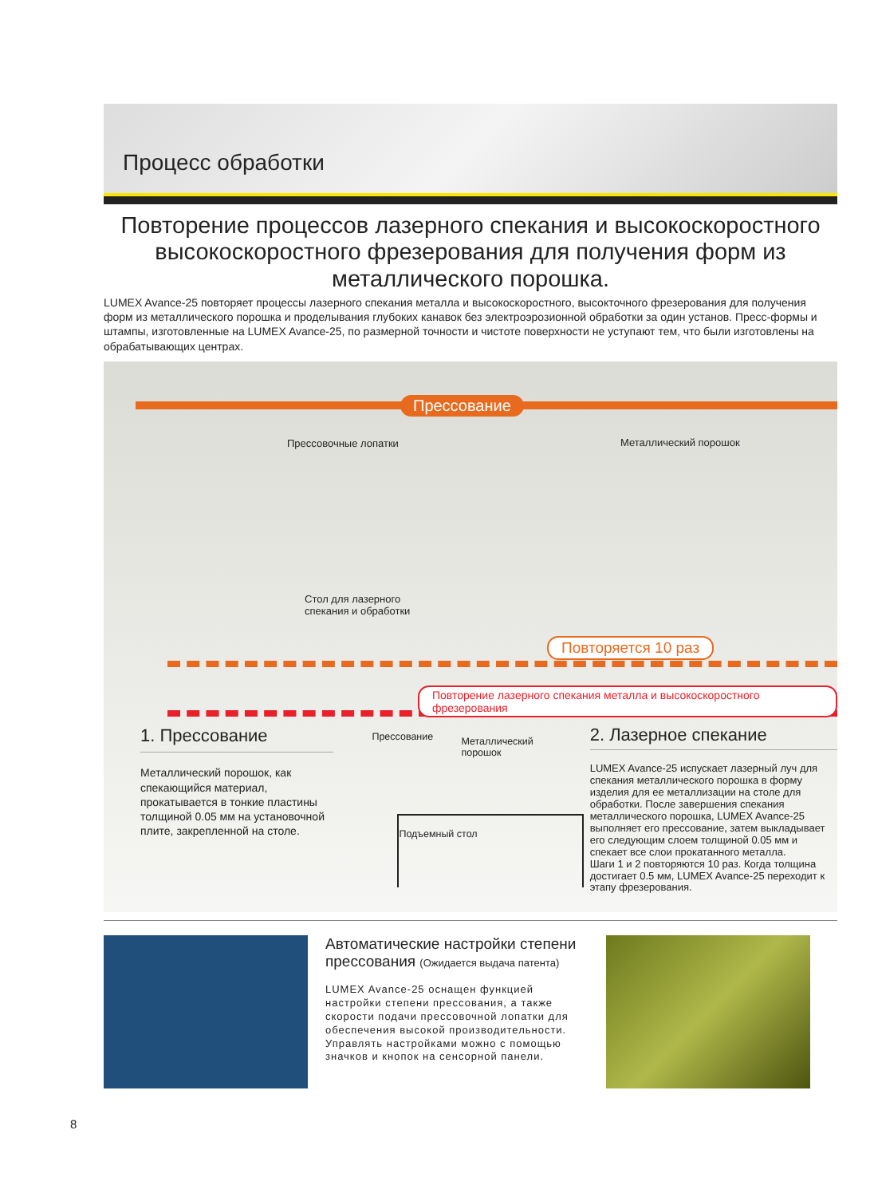Процесс обработки
Повторение процессов лазерного спекания и высокоскоростного высокоскоростного фрезерования для получения форм из металлического порошка.
LUMEX Avance-25 повторяет процессы лазерного спекания металла и высокоскоростного, высокточного фрезерования для получения форм из металлического порошка и проделывания глубоких канавок без электроэрозионной обработки за один установ. Пресс-формы и штампы, изготовленные на LUMEX Avance-25, по размерной точности и чистоте поверхности не уступают тем, что были изготовлены на обрабатывающих центрах.
Прессование
Прессовочные лопатки Металлический порошок
Стол для лазерного
спекания и обработки
Повторяется 10 раз
Повторение лазерного спекания металла и высокоскоростного фрезерования
1. Прессование
Металлический порошок, как спекающийся материал, прокатывается в тонкие пластины толщиной 0.05 мм на установочной плите, закрепленной на столе.
Прессование
Металлический
порошок
Подъемный стол
2. Лазерное спекание
LUMEX Avance-25 испускает лазерный луч для спекания металлического порошка в форму изделия для ее металлизации на столе для обработки. После завершения спекания металлического порошка, LUMEX Avance-25 выполняет его прессование, затем выкладывает его следующим слоем толщиной 0.05 мм и спекает все слои прокатанного металла.
Шаги 1 и 2 повторяются 10 раз. Когда толщина достигает 0.5 мм, LUMEX Avance-25 переходит к этапу фрезерования.
Автоматические настройки степени прессования (Ожидается выдача патента)
LUMEX Avance-25 оснащен функцией настройки степени прессования, а также скорости подачи прессовочной лопатки для обеспечения высокой производительности. Управлять настройками можно с помощью значков и кнопок на сенсорной панели.
8